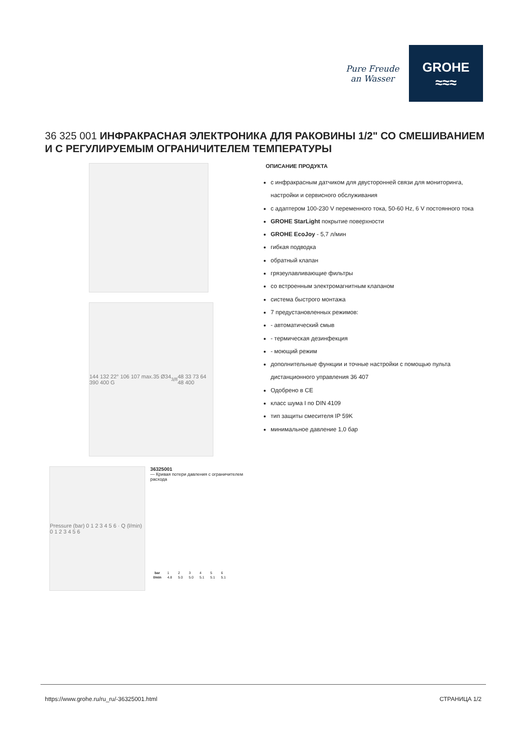Pure Freude
an Wasser
GROHE
≈≈≈
36 325 001 ИНФРАКРАСНАЯ ЭЛЕКТРОНИКА ДЛЯ РАКОВИНЫ 1/2" СО СМЕШИВАНИЕМ И С РЕГУЛИРУЕМЫМ ОГРАНИЧИТЕЛЕМ ТЕМПЕРАТУРЫ
144 132 22° 106 107 max.35 Ø34 390 400 G3/8 48 33 73 64 48 400
Pressure (bar) 0 1 2 3 4 5 6 · Q (l/min) 0 1 2 3 4 5 6
36325001
— Кривая потери давления с ограничителем расхода
| bar | 1 | 2 | 3 | 4 | 5 | 6 |
| l/min | 4.8 | 5.0 | 5.0 | 5.1 | 5.1 | 5.1 |
ОПИСАНИЕ ПРОДУКТА
с инфракрасным датчиком для двусторонней связи для мониторинга, настройки и сервисного обслуживания
с адаптером 100-230 V переменного тока, 50-60 Hz, 6 V постоянного тока
GROHE StarLight покрытие поверхности
GROHE EcoJoy - 5,7 л/мин
гибкая подводка
обратный клапан
грязеулавливающие фильтры
со встроенным электромагнитным клапаном
система быстрого монтажа
7 предустановленных режимов:
- автоматический смыв
- термическая дезинфекция
- моющий режим
дополнительные функции и точные настройки с помощью пульта дистанционного управления 36 407
Одобрено в CE
класс шума I по DIN 4109
тип защиты смесителя IP 59K
минимальное давление 1,0 бар
https://www.grohe.ru/ru_ru/-36325001.html СТРАНИЦА 1/2